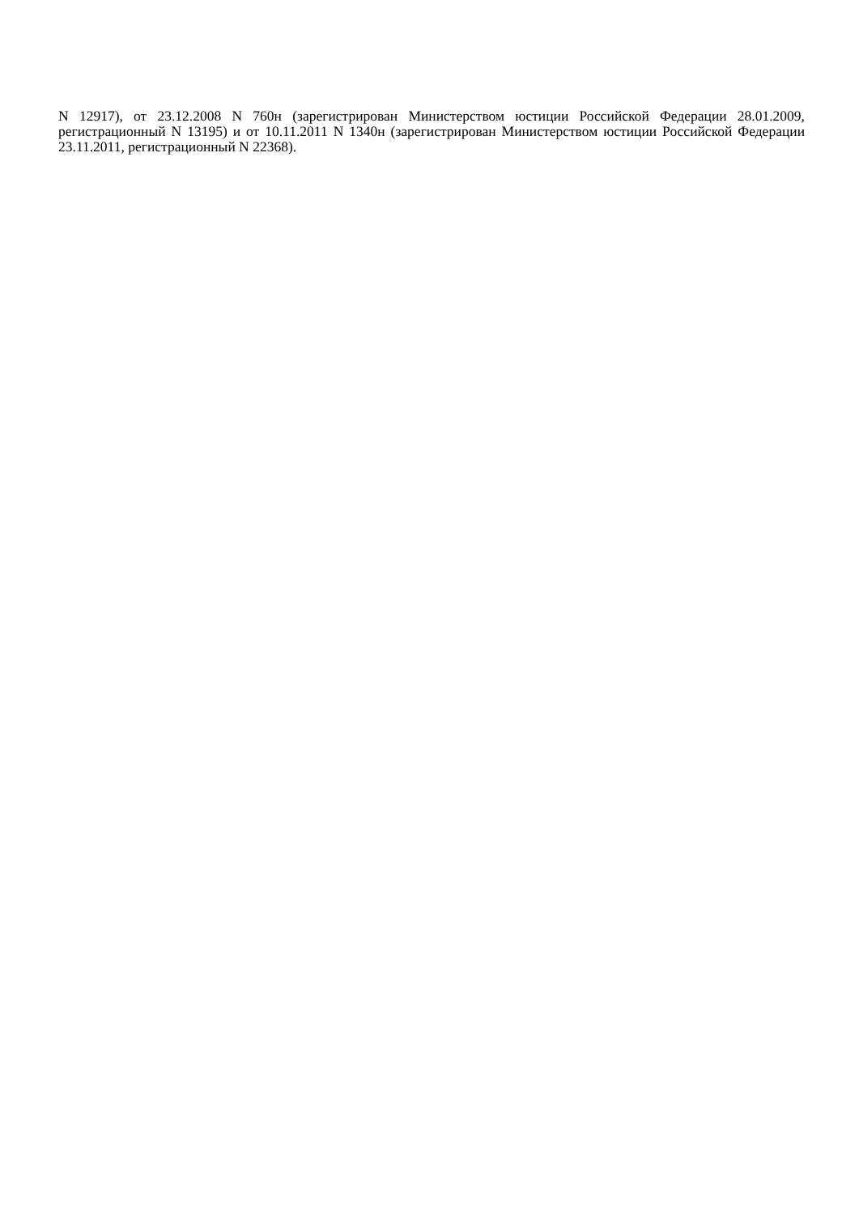N 12917), от 23.12.2008 N 760н (зарегистрирован Министерством юстиции Российской Федерации 28.01.2009, регистрационный N 13195) и от 10.11.2011 N 1340н (зарегистрирован Министерством юстиции Российской Федерации 23.11.2011, регистрационный N 22368).